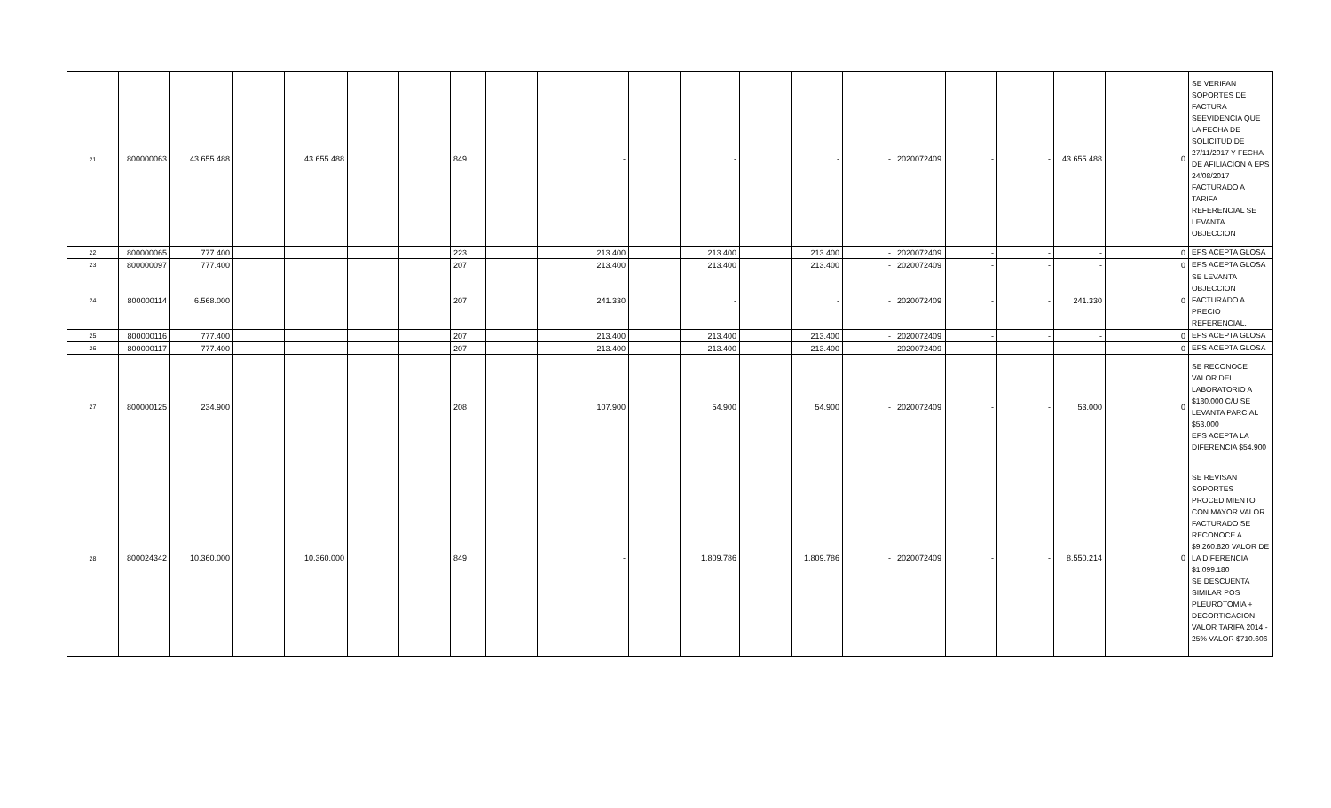| 21 | 800000063 | 43.655.488 | | 43.655.488 | | | 849 | | - | | - | | - | - | 2020072409 | - | - | 43.655.488 | 0 | SE VERIFAN SOPORTES DE FACTURA SEEVIDENCIA QUE LA FECHA DE SOLICITUD DE 27/11/2017 Y FECHA DE AFILIACION A EPS 24/08/2017 FACTURADO A TARIFA REFERENCIAL SE LEVANTA OBJECCION |
| 22 | 800000065 | 777.400 | | | | | 223 | | 213.400 | | 213.400 | | 213.400 | - | 2020072409 | - | - | - | 0 | EPS ACEPTA GLOSA |
| 23 | 800000097 | 777.400 | | | | | 207 | | 213.400 | | 213.400 | | 213.400 | - | 2020072409 | - | - | - | 0 | EPS ACEPTA GLOSA |
| 24 | 800000114 | 6.568.000 | | | | | 207 | | 241.330 | | - | | - | - | 2020072409 | - | - | 241.330 | 0 | SE LEVANTA OBJECCION FACTURADO A PRECIO REFERENCIAL. |
| 25 | 800000116 | 777.400 | | | | | 207 | | 213.400 | | 213.400 | | 213.400 | - | 2020072409 | - | - | - | 0 | EPS ACEPTA GLOSA |
| 26 | 800000117 | 777.400 | | | | | 207 | | 213.400 | | 213.400 | | 213.400 | - | 2020072409 | - | - | - | 0 | EPS ACEPTA GLOSA |
| 27 | 800000125 | 234.900 | | | | | 208 | | 107.900 | | 54.900 | | 54.900 | - | 2020072409 | - | - | 53.000 | 0 | SE RECONOCE VALOR DEL LABORATORIO A $180.000 C/U SE LEVANTA PARCIAL $53.000 EPS ACEPTA LA DIFERENCIA $54.900 |
| 28 | 800024342 | 10.360.000 | | 10.360.000 | | | 849 | | - | | 1.809.786 | | 1.809.786 | - | 2020072409 | - | - | 8.550.214 | 0 | SE REVISAN SOPORTES PROCEDIMIENTO CON MAYOR VALOR FACTURADO SE RECONOCE A $9.260.820 VALOR DE LA DIFERENCIA $1.099.180 SE DESCUENTA SIMILAR POS PLEUROTOMIA + DECORTICACION VALOR TARIFA 2014 - 25% VALOR $710.606 |